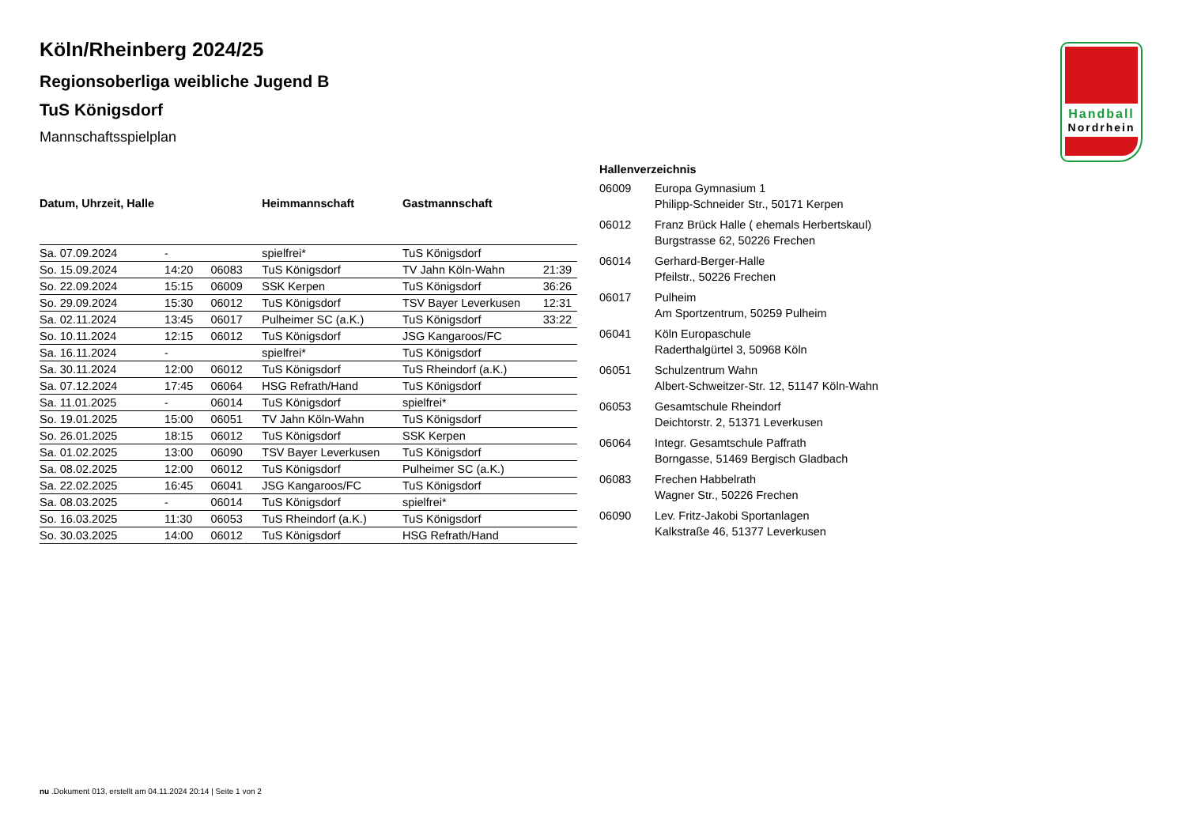Handball
Nordrhein
Köln/Rheinberg 2024/25
Regionsoberliga weibliche Jugend B
TuS Königsdorf
Mannschaftsspielplan
| Datum, Uhrzeit, Halle | | | Heimmannschaft | Gastmannschaft | |
| --- | --- | --- | --- | --- | --- |
| Sa. 07.09.2024 | - | | spielfrei* | TuS Königsdorf | |
| So. 15.09.2024 | 14:20 | 06083 | TuS Königsdorf | TV Jahn Köln-Wahn | 21:39 |
| So. 22.09.2024 | 15:15 | 06009 | SSK Kerpen | TuS Königsdorf | 36:26 |
| So. 29.09.2024 | 15:30 | 06012 | TuS Königsdorf | TSV Bayer Leverkusen | 12:31 |
| Sa. 02.11.2024 | 13:45 | 06017 | Pulheimer SC (a.K.) | TuS Königsdorf | 33:22 |
| So. 10.11.2024 | 12:15 | 06012 | TuS Königsdorf | JSG Kangaroos/FC | |
| Sa. 16.11.2024 | - | | spielfrei* | TuS Königsdorf | |
| Sa. 30.11.2024 | 12:00 | 06012 | TuS Königsdorf | TuS Rheindorf (a.K.) | |
| Sa. 07.12.2024 | 17:45 | 06064 | HSG Refrath/Hand | TuS Königsdorf | |
| Sa. 11.01.2025 | - | 06014 | TuS Königsdorf | spielfrei* | |
| So. 19.01.2025 | 15:00 | 06051 | TV Jahn Köln-Wahn | TuS Königsdorf | |
| So. 26.01.2025 | 18:15 | 06012 | TuS Königsdorf | SSK Kerpen | |
| Sa. 01.02.2025 | 13:00 | 06090 | TSV Bayer Leverkusen | TuS Königsdorf | |
| Sa. 08.02.2025 | 12:00 | 06012 | TuS Königsdorf | Pulheimer SC (a.K.) | |
| Sa. 22.02.2025 | 16:45 | 06041 | JSG Kangaroos/FC | TuS Königsdorf | |
| Sa. 08.03.2025 | - | 06014 | TuS Königsdorf | spielfrei* | |
| So. 16.03.2025 | 11:30 | 06053 | TuS Rheindorf (a.K.) | TuS Königsdorf | |
| So. 30.03.2025 | 14:00 | 06012 | TuS Königsdorf | HSG Refrath/Hand | |
Hallenverzeichnis
06009 Europa Gymnasium 1
Philipp-Schneider Str., 50171 Kerpen
06012 Franz Brück Halle ( ehemals Herbertskaul)
Burgstrasse 62, 50226 Frechen
06014 Gerhard-Berger-Halle
Pfeilstr., 50226 Frechen
06017 Pulheim
Am Sportzentrum, 50259 Pulheim
06041 Köln Europaschule
Raderthalgürtel 3, 50968 Köln
06051 Schulzentrum Wahn
Albert-Schweitzer-Str. 12, 51147 Köln-Wahn
06053 Gesamtschule Rheindorf
Deichtorstr. 2, 51371 Leverkusen
06064 Integr. Gesamtschule Paffrath
Borngasse, 51469 Bergisch Gladbach
06083 Frechen Habbelrath
Wagner Str., 50226 Frechen
06090 Lev. Fritz-Jakobi Sportanlagen
Kalkstraße 46, 51377 Leverkusen
nu .Dokument 013, erstellt am 04.11.2024 20:14 | Seite 1 von 2